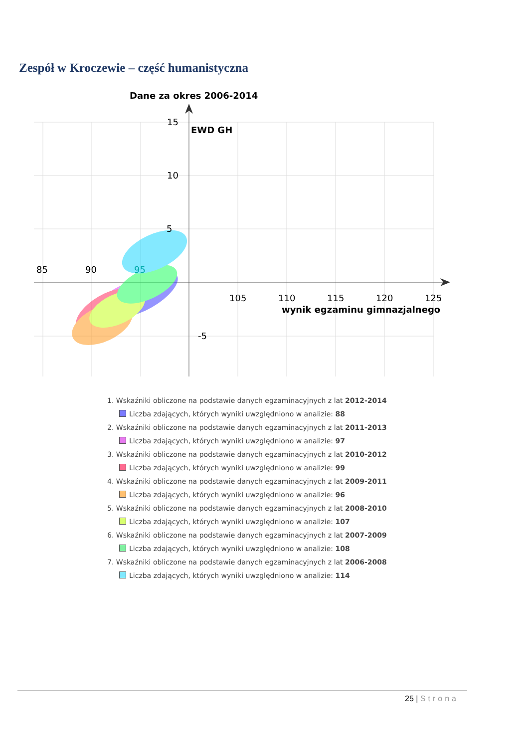Zespół w Kroczewie – część humanistyczna
Dane za okres 2006-2014
85
90
95
105
110
115
120
125
15
10
5
-5
EWD GH
wynik egzaminu gimnazjalnego
1. Wskaźniki obliczone na podstawie danych egzaminacyjnych z lat 2012-2014
Liczba zdających, których wyniki uwzględniono w analizie: 88
2. Wskaźniki obliczone na podstawie danych egzaminacyjnych z lat 2011-2013
Liczba zdających, których wyniki uwzględniono w analizie: 97
3. Wskaźniki obliczone na podstawie danych egzaminacyjnych z lat 2010-2012
Liczba zdających, których wyniki uwzględniono w analizie: 99
4. Wskaźniki obliczone na podstawie danych egzaminacyjnych z lat 2009-2011
Liczba zdających, których wyniki uwzględniono w analizie: 96
5. Wskaźniki obliczone na podstawie danych egzaminacyjnych z lat 2008-2010
Liczba zdających, których wyniki uwzględniono w analizie: 107
6. Wskaźniki obliczone na podstawie danych egzaminacyjnych z lat 2007-2009
Liczba zdających, których wyniki uwzględniono w analizie: 108
7. Wskaźniki obliczone na podstawie danych egzaminacyjnych z lat 2006-2008
Liczba zdających, których wyniki uwzględniono w analizie: 114
25 | Strona